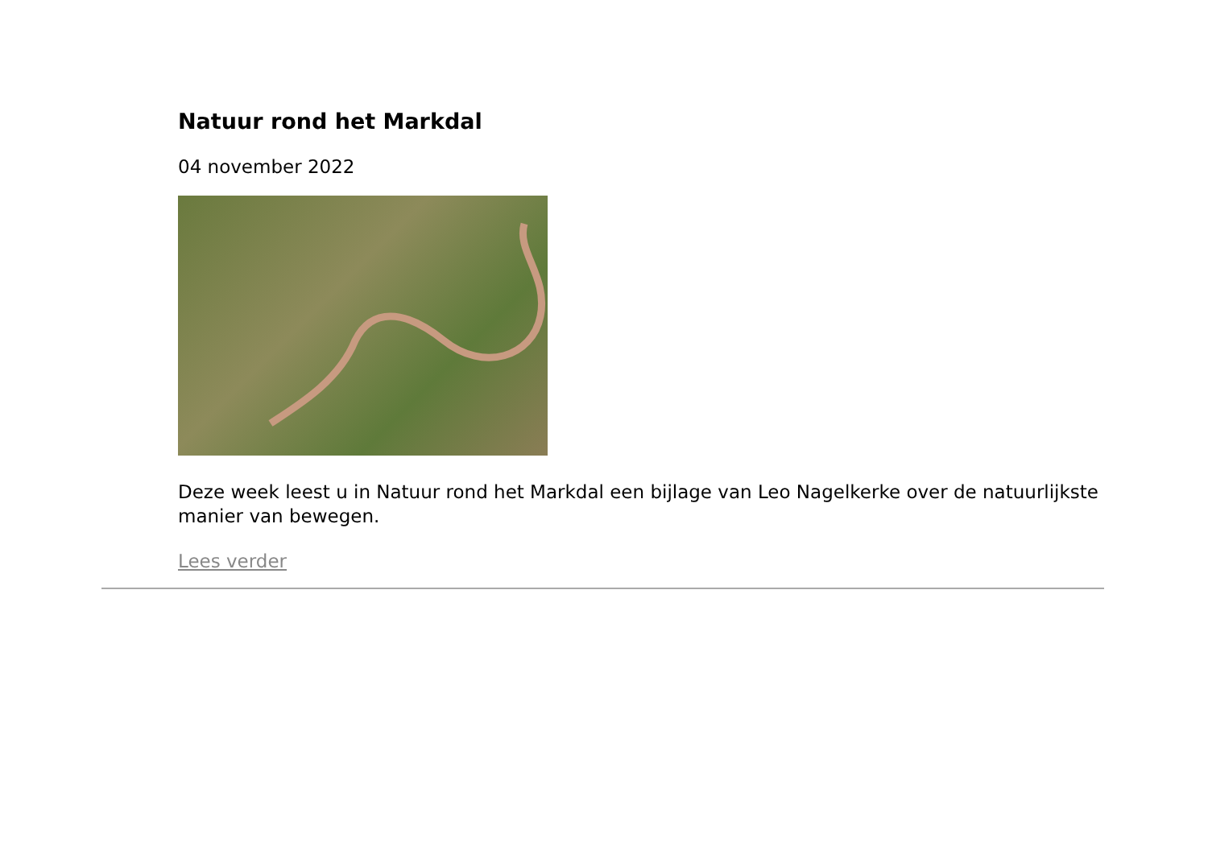Natuur rond het Markdal
04 november 2022
Deze week leest u in Natuur rond het Markdal een bijlage van Leo Nagelkerke over de natuurlijkste manier van bewegen.
Lees verder